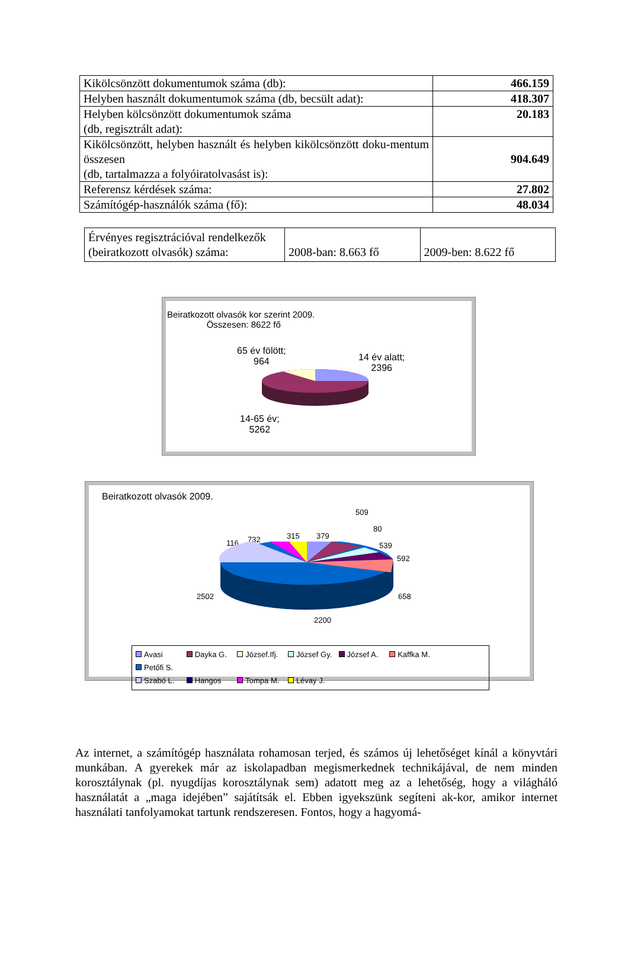| Kikölcsönzött dokumentumok száma (db): | 466.159 |
| Helyben használt dokumentumok száma (db, becsült adat): | 418.307 |
| Helyben kölcsönzött dokumentumok száma (db, regisztrált adat): | 20.183 |
| Kikölcsönzött, helyben használt és helyben kikölcsönzött doku-mentum összesen (db, tartalmazza a folyóiratolvasást is): | 904.649 |
| Referensz kérdések száma: | 27.802 |
| Számítógép-használók száma (fő): | 48.034 |
| Érvényes regisztrációval rendelkezők (beiratkozott olvasók) száma: | 2008-ban: 8.663 fő | 2009-ben: 8.622 fő |
Beiratkozott olvasók kor szerint 2009.
Összesen: 8622 fő
65 év fölött;
964
14 év alatt;
2396
14-65 év;
5262
Beiratkozott olvasók 2009.
509
80
539
592
658
2200
2502
116 732 315 379
Avasi Dayka G. József.Ifj. József Gy. József A. Kaffka M. Petőfi S.
Szabó L. Hangos Tompa M. Lévay J.
Az internet, a számítógép használata rohamosan terjed, és számos új lehetőséget kínál a könyvtári munkában. A gyerekek már az iskolapadban megismerkednek technikájával, de nem minden korosztálynak (pl. nyugdíjas korosztálynak sem) adatott meg az a lehetőség, hogy a világháló használatát a „maga idejében” sajátítsák el. Ebben igyekszünk segíteni ak-kor, amikor internet használati tanfolyamokat tartunk rendszeresen. Fontos, hogy a hagyomá-